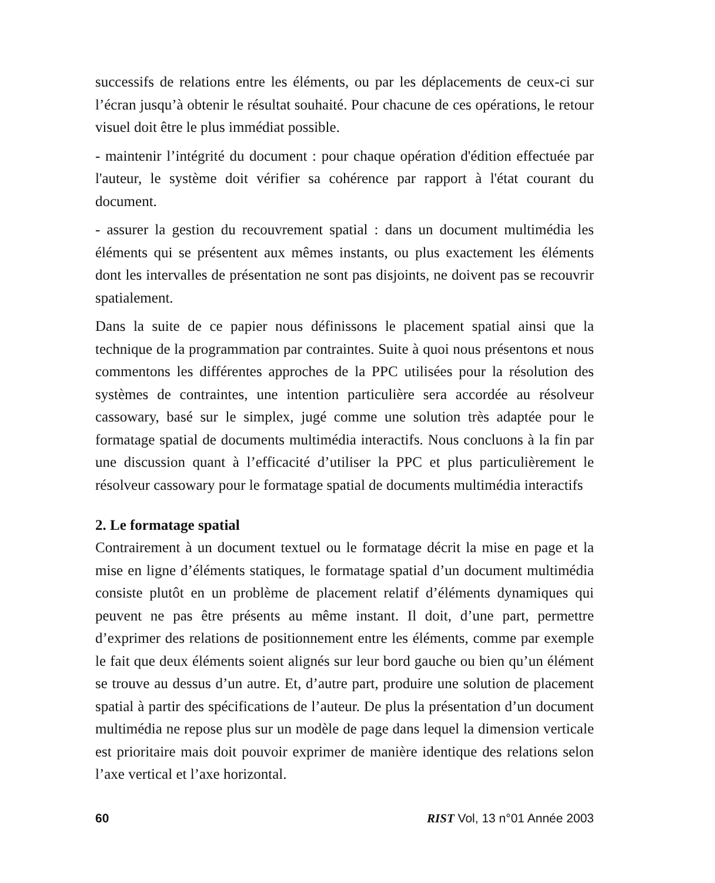successifs de relations entre les éléments, ou par les déplacements de ceux-ci sur l’écran jusqu’à obtenir le résultat souhaité. Pour chacune de ces opérations, le retour visuel doit être le plus immédiat possible.
- maintenir l’intégrité du document : pour chaque opération d'édition effectuée par l'auteur, le système doit vérifier sa cohérence par rapport à l'état courant du document.
- assurer la gestion du recouvrement spatial : dans un document multimédia les éléments qui se présentent aux mêmes instants, ou plus exactement les éléments dont les intervalles de présentation ne sont pas disjoints, ne doivent pas se recouvrir spatialement.
Dans la suite de ce papier nous définissons le placement spatial ainsi que la technique de la programmation par contraintes. Suite à quoi nous présentons et nous commentons les différentes approches de la PPC utilisées pour la résolution des systèmes de contraintes, une intention particulière sera accordée au résolveur cassowary, basé sur le simplex, jugé comme une solution très adaptée pour le formatage spatial de documents multimédia interactifs. Nous concluons à la fin par une discussion quant à l’efficacité d’utiliser la PPC et plus particulièrement le résolveur cassowary pour le formatage spatial de documents multimédia interactifs
2. Le formatage spatial
Contrairement à un document textuel ou le formatage décrit la mise en page et la mise en ligne d’éléments statiques, le formatage spatial d’un document multimédia consiste plutôt en un problème de placement relatif d’éléments dynamiques qui peuvent ne pas être présents au même instant. Il doit, d’une part, permettre d’exprimer des relations de positionnement entre les éléments, comme par exemple le fait que deux éléments soient alignés sur leur bord gauche ou bien qu’un élément se trouve au dessus d’un autre. Et, d’autre part, produire une solution de placement spatial à partir des spécifications de l’auteur. De plus la présentation d’un document multimédia ne repose plus sur un modèle de page dans lequel la dimension verticale est prioritaire mais doit pouvoir exprimer de manière identique des relations selon l’axe vertical et l’axe horizontal.
60 RIST Vol, 13 n°01 Année 2003